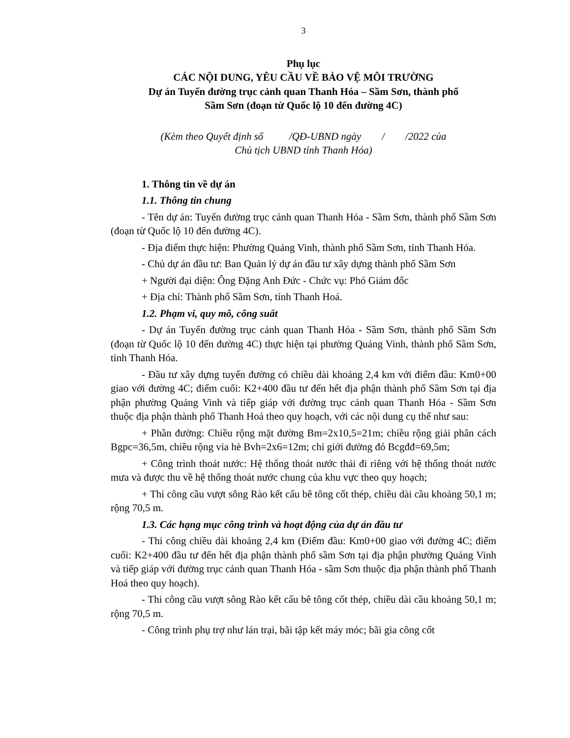3
Phụ lục
CÁC NỘI DUNG, YÊU CẦU VỀ BẢO VỆ MÔI TRƯỜNG
Dự án Tuyến đường trục cảnh quan Thanh Hóa – Sầm Sơn, thành phố
Sầm Sơn (đoạn từ Quốc lộ 10 đến đường 4C)
(Kèm theo Quyết định số /QĐ-UBND ngày / /2022 của
Chủ tịch UBND tỉnh Thanh Hóa)
1. Thông tin về dự án
1.1. Thông tin chung
- Tên dự án: Tuyến đường trục cảnh quan Thanh Hóa - Sầm Sơn, thành phố Sầm Sơn (đoạn từ Quốc lộ 10 đến đường 4C).
- Địa điểm thực hiện: Phường Quảng Vinh, thành phố Sầm Sơn, tỉnh Thanh Hóa.
- Chủ dự án đầu tư: Ban Quản lý dự án đầu tư xây dựng thành phố Sầm Sơn
+ Người đại diện: Ông Đặng Anh Đức - Chức vụ: Phó Giám đốc
+ Địa chỉ: Thành phố Sầm Sơn, tỉnh Thanh Hoá.
1.2. Phạm vi, quy mô, công suất
- Dự án Tuyến đường trục cảnh quan Thanh Hóa - Sầm Sơn, thành phố Sầm Sơn (đoạn từ Quốc lộ 10 đến đường 4C) thực hiện tại phường Quảng Vinh, thành phố Sầm Sơn, tỉnh Thanh Hóa.
- Đầu tư xây dựng tuyến đường có chiều dài khoảng 2,4 km với điểm đầu: Km0+00 giao với đường 4C; điểm cuối: K2+400 đầu tư đến hết địa phận thành phố Sầm Sơn tại địa phận phường Quảng Vinh và tiếp giáp với đường trục cảnh quan Thanh Hóa - Sầm Sơn thuộc địa phận thành phố Thanh Hoá theo quy hoạch, với các nội dung cụ thể như sau:
+ Phần đường: Chiều rộng mặt đường Bm=2x10,5=21m; chiều rộng giải phân cách Bgpc=36,5m, chiều rộng vỉa hè Bvh=2x6=12m; chỉ giới đường đỏ Bcgđđ=69,5m;
+ Công trình thoát nước: Hệ thống thoát nước thải đi riêng với hệ thống thoát nước mưa và được thu về hệ thống thoát nước chung của khu vực theo quy hoạch;
+ Thi công cầu vượt sông Rào kết cấu bê tông cốt thép, chiều dài cầu khoảng 50,1 m; rộng 70,5 m.
1.3. Các hạng mục công trình và hoạt động của dự án đầu tư
- Thi công chiều dài khoảng 2,4 km (Điểm đầu: Km0+00 giao với đường 4C; điểm cuối: K2+400 đầu tư đến hết địa phận thành phố sầm Sơn tại địa phận phường Quảng Vinh và tiếp giáp với đường trục cảnh quan Thanh Hóa - sầm Sơn thuộc địa phận thành phố Thanh Hoá theo quy hoạch).
- Thi công cầu vượt sông Rào kết cấu bê tông cốt thép, chiều dài cầu khoảng 50,1 m; rộng 70,5 m.
- Công trình phụ trợ như lán trại, bãi tập kết máy móc; bãi gia công cốt